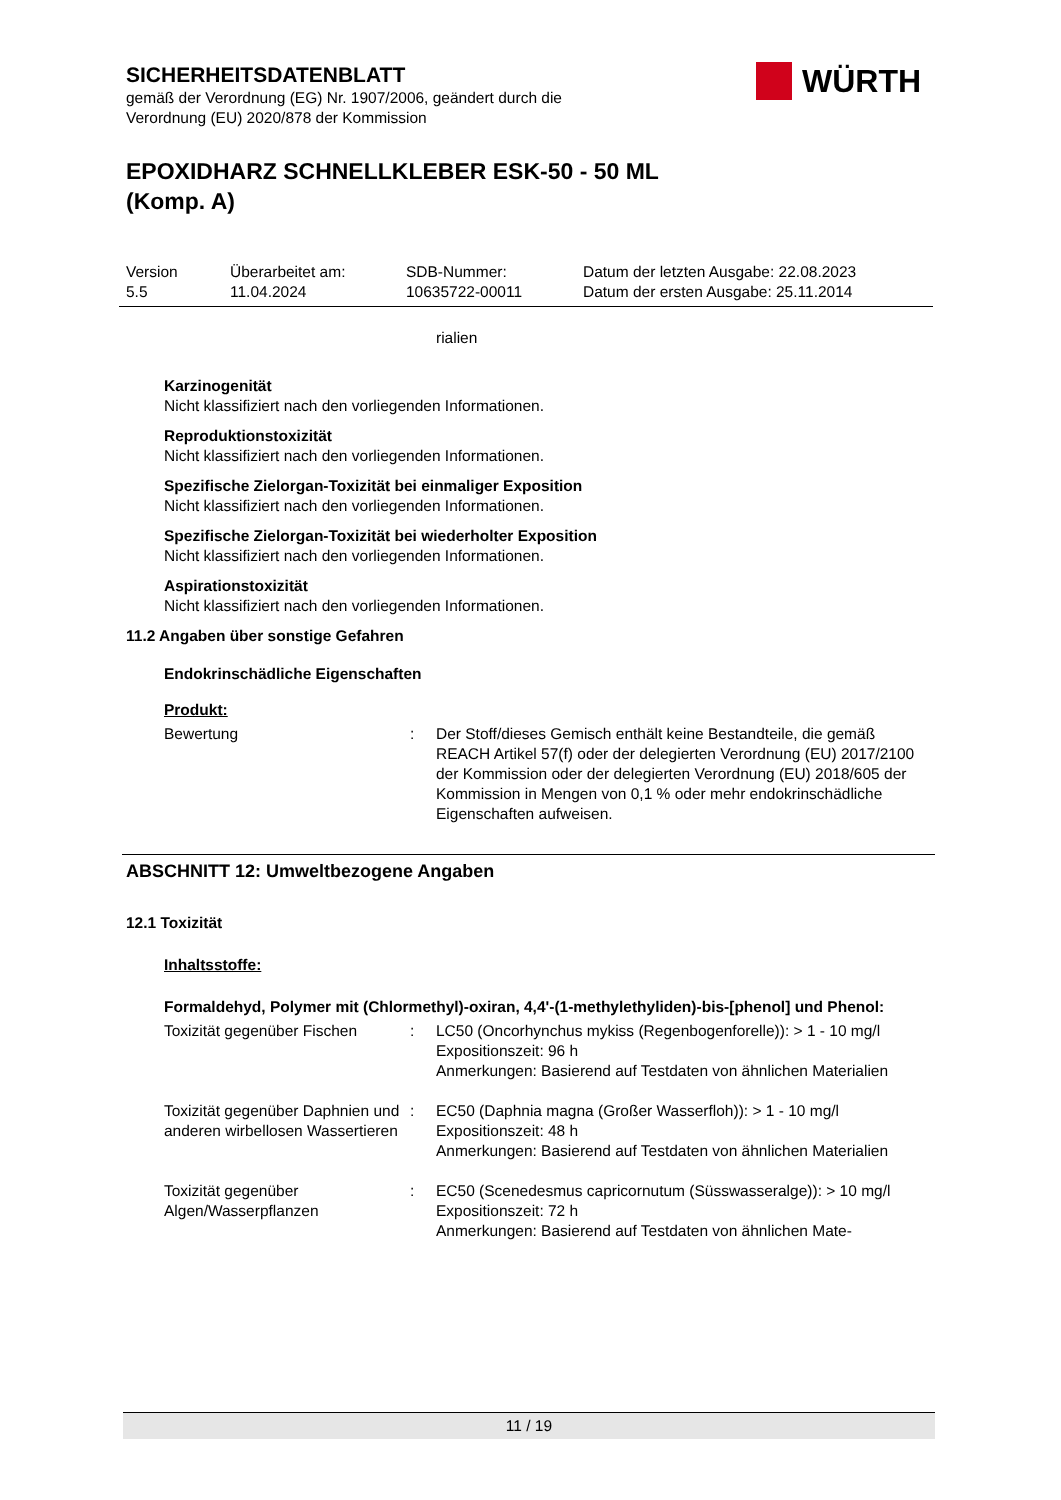SICHERHEITSDATENBLATT
gemäß der Verordnung (EG) Nr. 1907/2006, geändert durch die
Verordnung (EU) 2020/878 der Kommission
EPOXIDHARZ SCHNELLKLEBER ESK-50 - 50 ML (Komp. A)
WÜRTH
Version
5.5
Überarbeitet am:
11.04.2024
SDB-Nummer:
10635722-00011
Datum der letzten Ausgabe: 22.08.2023
Datum der ersten Ausgabe: 25.11.2014
rialien
Karzinogenität
Nicht klassifiziert nach den vorliegenden Informationen.
Reproduktionstoxizität
Nicht klassifiziert nach den vorliegenden Informationen.
Spezifische Zielorgan-Toxizität bei einmaliger Exposition
Nicht klassifiziert nach den vorliegenden Informationen.
Spezifische Zielorgan-Toxizität bei wiederholter Exposition
Nicht klassifiziert nach den vorliegenden Informationen.
Aspirationstoxizität
Nicht klassifiziert nach den vorliegenden Informationen.
11.2 Angaben über sonstige Gefahren
Endokrinschädliche Eigenschaften
Produkt:
Bewertung : Der Stoff/dieses Gemisch enthält keine Bestandteile, die gemäß REACH Artikel 57(f) oder der delegierten Verordnung (EU) 2017/2100 der Kommission oder der delegierten Verordnung (EU) 2018/605 der Kommission in Mengen von 0,1 % oder mehr endokrinschädliche Eigenschaften aufweisen.
ABSCHNITT 12: Umweltbezogene Angaben
12.1 Toxizität
Inhaltsstoffe:
Formaldehyd, Polymer mit (Chlormethyl)-oxiran, 4,4'-(1-methylethyliden)-bis-[phenol] und Phenol:
Toxizität gegenüber Fischen
: LC50 (Oncorhynchus mykiss (Regenbogenforelle)): > 1 - 10 mg/l
Expositionszeit: 96 h
Anmerkungen: Basierend auf Testdaten von ähnlichen Materialien
Toxizität gegenüber Daphnien und anderen wirbellosen Wassertieren
: EC50 (Daphnia magna (Großer Wasserfloh)): > 1 - 10 mg/l
Expositionszeit: 48 h
Anmerkungen: Basierend auf Testdaten von ähnlichen Materialien
Toxizität gegenüber Algen/Wasserpflanzen
: EC50 (Scenedesmus capricornutum (Süsswasseralge)): > 10 mg/l
Expositionszeit: 72 h
Anmerkungen: Basierend auf Testdaten von ähnlichen Mate-
11 / 19